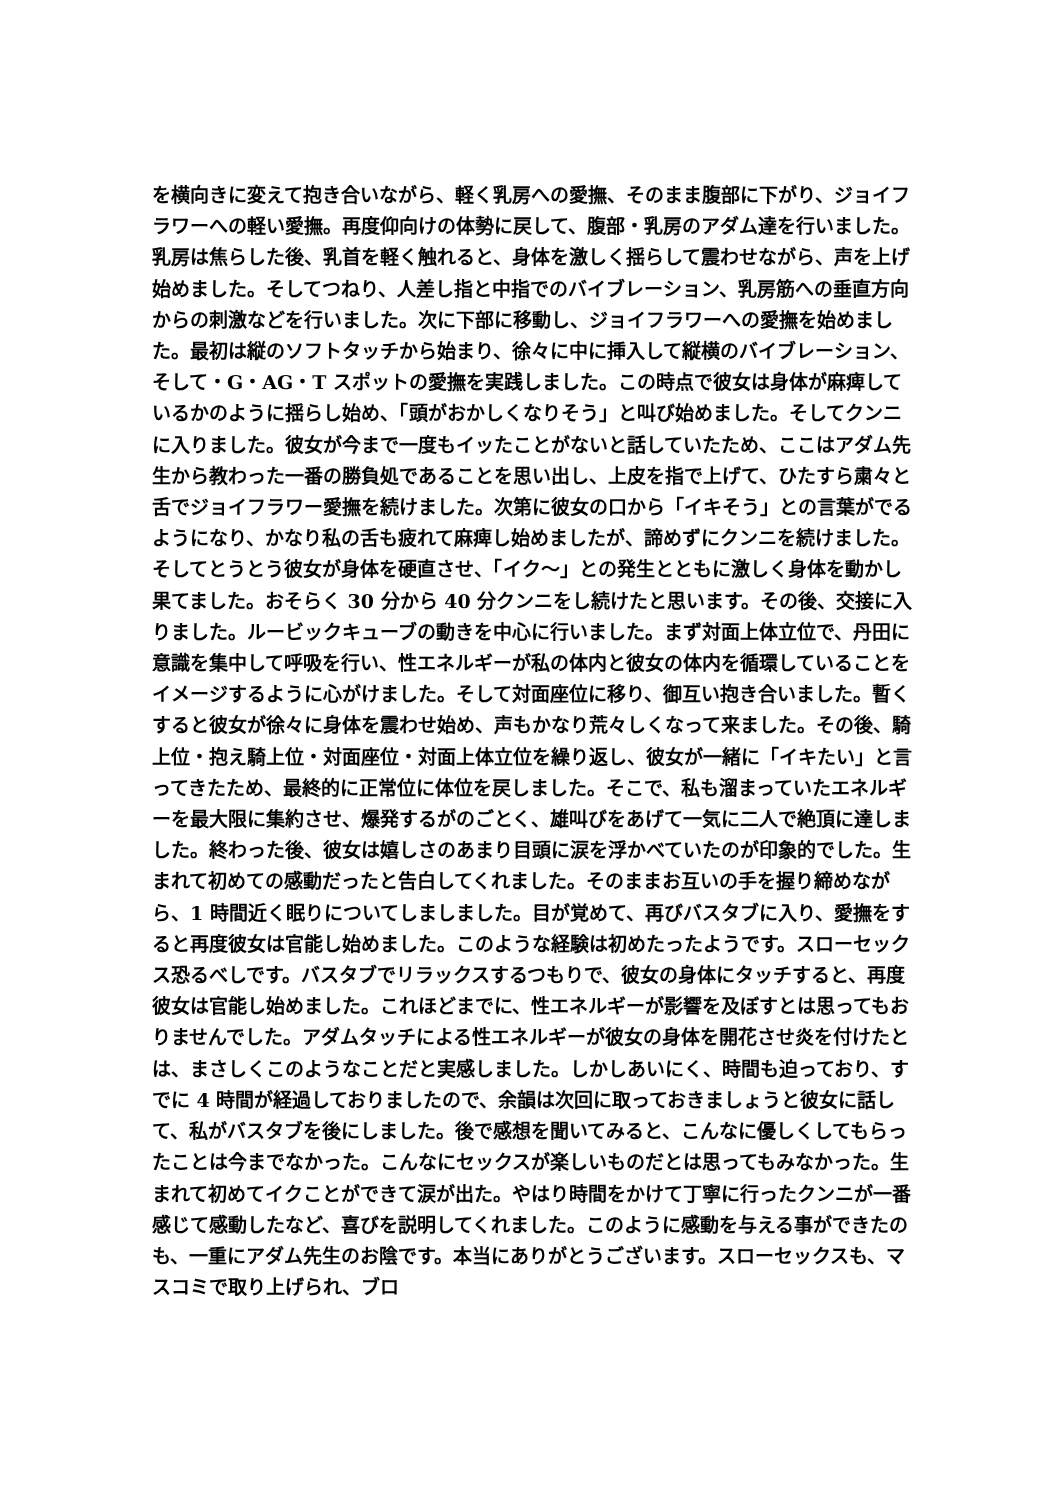を横向きに変えて抱き合いながら、軽く乳房への愛撫、そのまま腹部に下がり、ジョイフラワーへの軽い愛撫。再度仰向けの体勢に戻して、腹部・乳房のアダム達を行いました。乳房は焦らした後、乳首を軽く触れると、身体を激しく揺らして震わせながら、声を上げ始めました。そしてつねり、人差し指と中指でのバイブレーション、乳房筋への垂直方向からの刺激などを行いました。次に下部に移動し、ジョイフラワーへの愛撫を始めました。最初は縦のソフトタッチから始まり、徐々に中に挿入して縦横のバイブレーション、そして・G・AG・T スポットの愛撫を実践しました。この時点で彼女は身体が麻痺しているかのように揺らし始め、「頭がおかしくなりそう」と叫び始めました。そしてクンニに入りました。彼女が今まで一度もイッたことがないと話していたため、ここはアダム先生から教わった一番の勝負処であることを思い出し、上皮を指で上げて、ひたすら粛々と舌でジョイフラワー愛撫を続けました。次第に彼女の口から「イキそう」との言葉がでるようになり、かなり私の舌も疲れて麻痺し始めましたが、諦めずにクンニを続けました。そしてとうとう彼女が身体を硬直させ、「イク～」との発生とともに激しく身体を動かし果てました。おそらく 30 分から 40 分クンニをし続けたと思います。その後、交接に入りました。ルービックキューブの動きを中心に行いました。まず対面上体立位で、丹田に意識を集中して呼吸を行い、性エネルギーが私の体内と彼女の体内を循環していることをイメージするように心がけました。そして対面座位に移り、御互い抱き合いました。暫くすると彼女が徐々に身体を震わせ始め、声もかなり荒々しくなって来ました。その後、騎上位・抱え騎上位・対面座位・対面上体立位を繰り返し、彼女が一緒に「イキたい」と言ってきたため、最終的に正常位に体位を戻しました。そこで、私も溜まっていたエネルギーを最大限に集約させ、爆発するがのごとく、雄叫びをあげて一気に二人で絶頂に達しました。終わった後、彼女は嬉しさのあまり目頭に涙を浮かべていたのが印象的でした。生まれて初めての感動だったと告白してくれました。そのままお互いの手を握り締めながら、1 時間近く眠りについてしましました。目が覚めて、再びバスタブに入り、愛撫をすると再度彼女は官能し始めました。このような経験は初めたったようです。スローセックス恐るべしです。バスタブでリラックスするつもりで、彼女の身体にタッチすると、再度彼女は官能し始めました。これほどまでに、性エネルギーが影響を及ぼすとは思ってもおりませんでした。アダムタッチによる性エネルギーが彼女の身体を開花させ炎を付けたとは、まさしくこのようなことだと実感しました。しかしあいにく、時間も迫っており、すでに 4 時間が経過しておりましたので、余韻は次回に取っておきましょうと彼女に話して、私がバスタブを後にしました。後で感想を聞いてみると、こんなに優しくしてもらったことは今までなかった。こんなにセックスが楽しいものだとは思ってもみなかった。生まれて初めてイクことができて涙が出た。やはり時間をかけて丁寧に行ったクンニが一番感じて感動したなど、喜びを説明してくれました。このように感動を与える事ができたのも、一重にアダム先生のお陰です。本当にありがとうございます。スローセックスも、マスコミで取り上げられ、ブロ